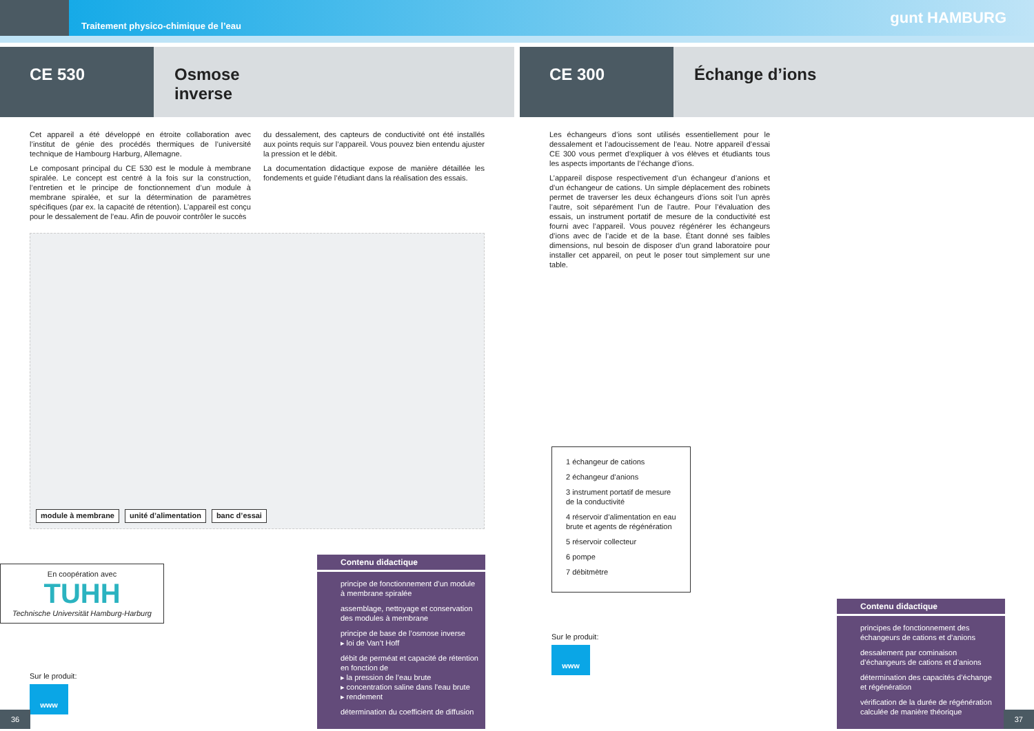Traitement physico-chimique de l’eau
gunt HAMBURG
CE 530 Osmose
inverse
Cet appareil a été développé en étroite collaboration avec l’institut de génie des procédés thermiques de l’université technique de Hambourg Harburg, Allemagne.
Le composant principal du CE 530 est le module à membrane spiralée. Le concept est centré à la fois sur la construction, l’entretien et le principe de fonctionnement d’un module à membrane spiralée, et sur la détermination de paramètres spécifiques (par ex. la capacité de rétention). L’appareil est conçu pour le dessalement de l’eau. Afin de pouvoir contrôler le succès
du dessalement, des capteurs de conductivité ont été installés aux points requis sur l’appareil. Vous pouvez bien entendu ajuster la pression et le débit.
La documentation didactique expose de manière détaillée les fondements et guide l’étudiant dans la réalisation des essais.
module à membrane unité d’alimentation banc d’essai
En coopération avec
TUHH
Technische Universität Hamburg-Harburg
Sur le produit:
www
Contenu didactique
principe de fonctionnement d’un module à membrane spiralée
assemblage, nettoyage et conservation des modules à membrane
principe de base de l’osmose inverse
▸ loi de Van’t Hoff
débit de perméat et capacité de rétention en fonction de
▸ la pression de l’eau brute
▸ concentration saline dans l’eau brute
▸ rendement
détermination du coefficient de diffusion
36
CE 300 Échange d’ions
Les échangeurs d’ions sont utilisés essentiellement pour le dessalement et l’adoucissement de l’eau. Notre appareil d’essai CE 300 vous permet d’expliquer à vos élèves et étudiants tous les aspects importants de l’échange d’ions.
L’appareil dispose respectivement d’un échangeur d’anions et d’un échangeur de cations. Un simple déplacement des robinets permet de traverser les deux échangeurs d’ions soit l’un après l’autre, soit séparément l’un de l’autre. Pour l’évaluation des essais, un instrument portatif de mesure de la conductivité est fourni avec l’appareil. Vous pouvez régénérer les échangeurs d’ions avec de l’acide et de la base. Étant donné ses faibles dimensions, nul besoin de disposer d’un grand laboratoire pour installer cet appareil, on peut le poser tout simplement sur une table.
1 échangeur de cations
2 échangeur d’anions
3 instrument portatif de mesure de la conductivité
4 réservoir d’alimentation en eau brute et agents de régénération
5 réservoir collecteur
6 pompe
7 débitmètre
Sur le produit:
www
Contenu didactique
principes de fonctionnement des échangeurs de cations et d’anions
dessalement par cominaison d’échangeurs de cations et d’anions
détermination des capacités d’échange et régénération
vérification de la durée de régénération calculée de manière théorique
37